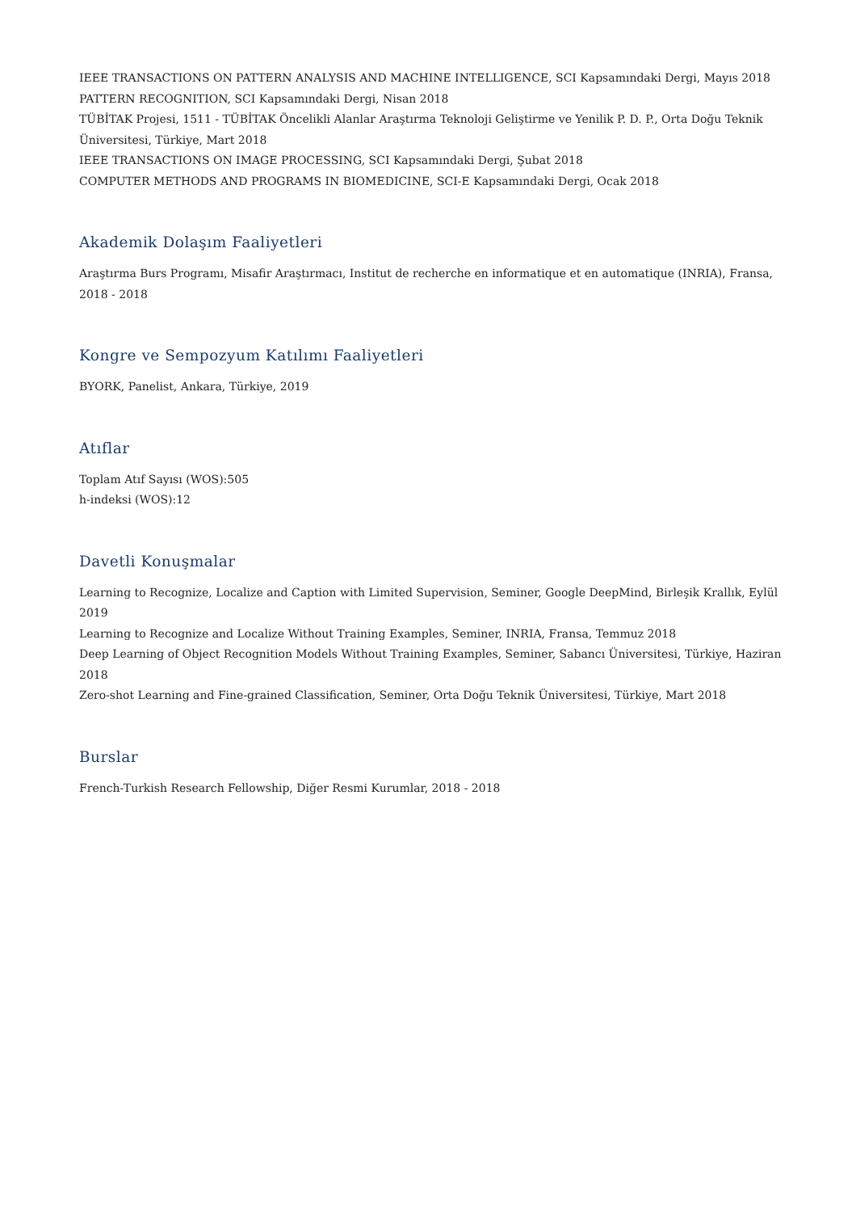IEEE TRANSACTIONS ON PATTERN ANALYSIS AND MACHINE INTELLIGENCE, SCI Kapsamındaki Dergi, Mayıs 2018
PATTERN RECOGNITION, SCI Kapsamındaki Dergi, Nisan 2018
TÜBİTAK Projesi, 1511 - TÜBİTAK Öncelikli Alanlar Araştırma Teknoloji Geliştirme ve Yenilik P. D. P., Orta Doğu Teknik Üniversitesi, Türkiye, Mart 2018
IEEE TRANSACTIONS ON IMAGE PROCESSING, SCI Kapsamındaki Dergi, Şubat 2018
COMPUTER METHODS AND PROGRAMS IN BIOMEDICINE, SCI-E Kapsamındaki Dergi, Ocak 2018
Akademik Dolaşım Faaliyetleri
Araştırma Burs Programı, Misafir Araştırmacı, Institut de recherche en informatique et en automatique (INRIA), Fransa, 2018 - 2018
Kongre ve Sempozyum Katılımı Faaliyetleri
BYORK, Panelist, Ankara, Türkiye, 2019
Atıflar
Toplam Atıf Sayısı (WOS):505
h-indeksi (WOS):12
Davetli Konuşmalar
Learning to Recognize, Localize and Caption with Limited Supervision, Seminer, Google DeepMind, Birleşik Krallık, Eylül 2019
Learning to Recognize and Localize Without Training Examples, Seminer, INRIA, Fransa, Temmuz 2018
Deep Learning of Object Recognition Models Without Training Examples, Seminer, Sabancı Üniversitesi, Türkiye, Haziran 2018
Zero-shot Learning and Fine-grained Classification, Seminer, Orta Doğu Teknik Üniversitesi, Türkiye, Mart 2018
Burslar
French-Turkish Research Fellowship, Diğer Resmi Kurumlar, 2018 - 2018